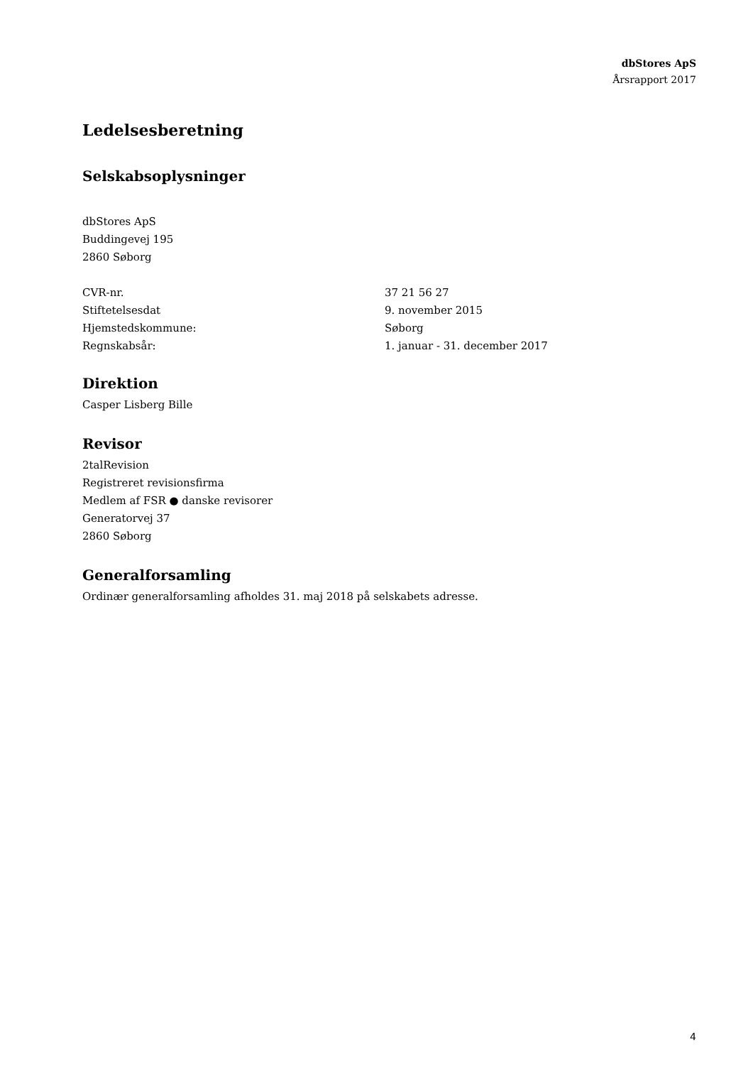dbStores ApS
Årsrapport 2017
Ledelsesberetning
Selskabsoplysninger
dbStores ApS
Buddingevej 195
2860 Søborg
CVR-nr. 37 21 56 27
Stiftetelsesdat 9. november 2015
Hjemstedskommune: Søborg
Regnskabsår: 1. januar - 31. december 2017
Direktion
Casper Lisberg Bille
Revisor
2talRevision
Registreret revisionsfirma
Medlem af FSR ● danske revisorer
Generatorvej 37
2860 Søborg
Generalforsamling
Ordinær generalforsamling afholdes 31. maj 2018 på selskabets adresse.
4